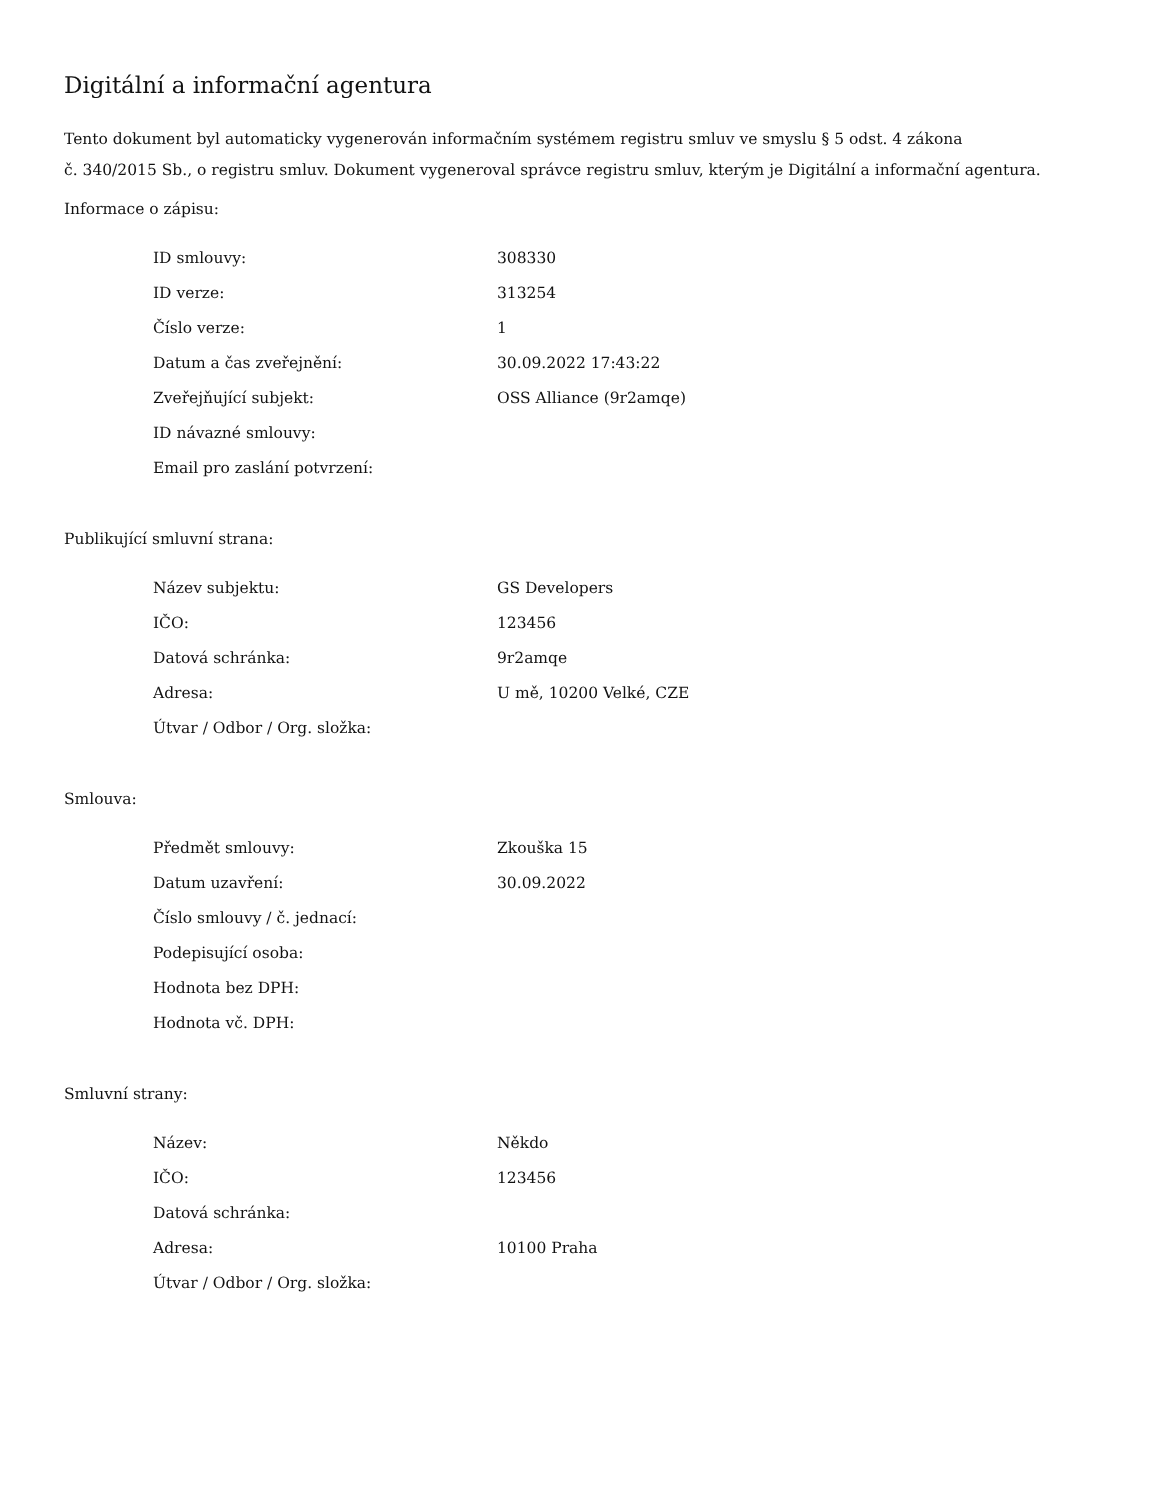Digitální a informační agentura
Tento dokument byl automaticky vygenerován informačním systémem registru smluv ve smyslu § 5 odst. 4 zákona
č. 340/2015 Sb., o registru smluv. Dokument vygeneroval správce registru smluv, kterým je Digitální a informační agentura.
Informace o zápisu:
| ID smlouvy: | 308330 |
| ID verze: | 313254 |
| Číslo verze: | 1 |
| Datum a čas zveřejnění: | 30.09.2022 17:43:22 |
| Zveřejňující subjekt: | OSS Alliance (9r2amqe) |
| ID návazné smlouvy: | |
| Email pro zaslání potvrzení: | |
Publikující smluvní strana:
| Název subjektu: | GS Developers |
| IČO: | 123456 |
| Datová schránka: | 9r2amqe |
| Adresa: | U mě, 10200 Velké, CZE |
| Útvar / Odbor / Org. složka: | |
Smlouva:
| Předmět smlouvy: | Zkouška 15 |
| Datum uzavření: | 30.09.2022 |
| Číslo smlouvy / č. jednací: | |
| Podepisující osoba: | |
| Hodnota bez DPH: | |
| Hodnota vč. DPH: | |
Smluvní strany:
| Název: | Někdo |
| IČO: | 123456 |
| Datová schránka: | |
| Adresa: | 10100 Praha |
| Útvar / Odbor / Org. složka: | |